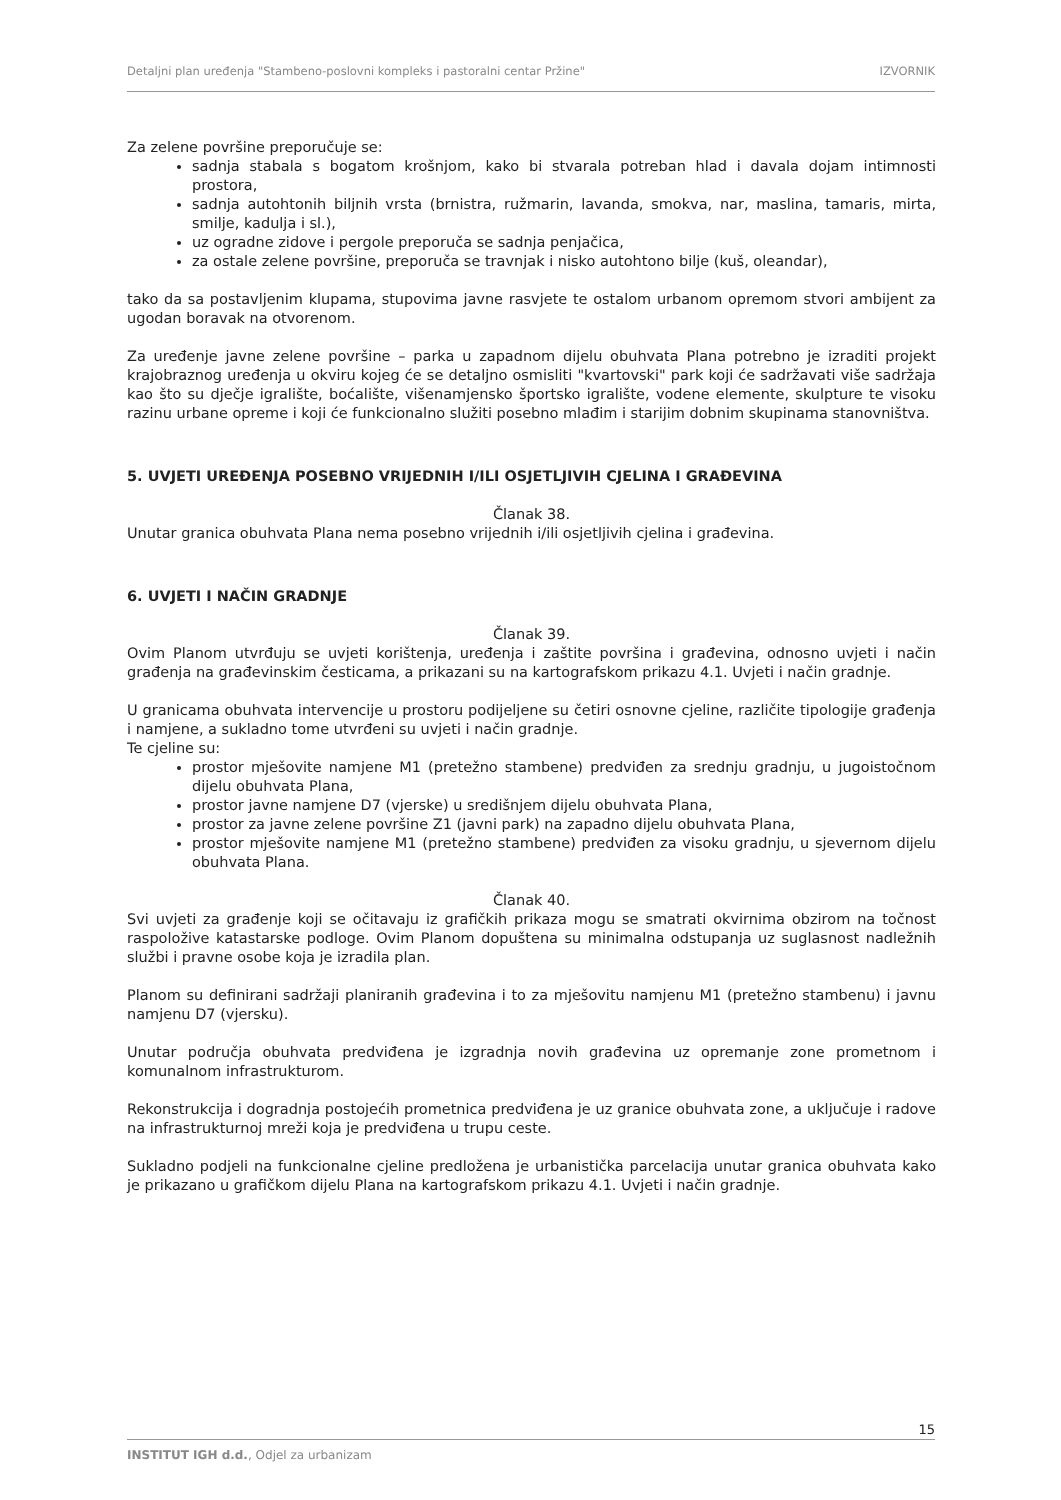Detaljni plan uređenja "Stambeno-poslovni kompleks i pastoralni centar Pržine" IZVORNIK
Za zelene površine preporučuje se:
sadnja stabala s bogatom krošnjom, kako bi stvarala potreban hlad i davala dojam intimnosti prostora,
sadnja autohtonih biljnih vrsta (brnistra, ružmarin, lavanda, smokva, nar, maslina, tamaris, mirta, smilje, kadulja i sl.),
uz ogradne zidove i pergole preporuča se sadnja penjačica,
za ostale zelene površine, preporuča se travnjak i nisko autohtono bilje (kuš, oleandar),
tako da sa postavljenim klupama, stupovima javne rasvjete te ostalom urbanom opremom stvori ambijent za ugodan boravak na otvorenom.
Za uređenje javne zelene površine – parka u zapadnom dijelu obuhvata Plana potrebno je izraditi projekt krajobraznog uređenja u okviru kojeg će se detaljno osmisliti "kvartovski" park koji će sadržavati više sadržaja kao što su dječje igralište, boćalište, višenamjensko športsko igralište, vodene elemente, skulpture te visoku razinu urbane opreme i koji će funkcionalno služiti posebno mlađim i starijim dobnim skupinama stanovništva.
5. UVJETI UREĐENJA POSEBNO VRIJEDNIH I/ILI OSJETLJIVIH CJELINA I GRAĐEVINA
Članak 38.
Unutar granica obuhvata Plana nema posebno vrijednih i/ili osjetljivih cjelina i građevina.
6. UVJETI I NAČIN GRADNJE
Članak 39.
Ovim Planom utvrđuju se uvjeti korištenja, uređenja i zaštite površina i građevina, odnosno uvjeti i način građenja na građevinskim česticama, a prikazani su na kartografskom prikazu 4.1. Uvjeti i način gradnje.
U granicama obuhvata intervencije u prostoru podijeljene su četiri osnovne cjeline, različite tipologije građenja i namjene, a sukladno tome utvrđeni su uvjeti i način gradnje.
Te cjeline su:
prostor mješovite namjene M1 (pretežno stambene) predviđen za srednju gradnju, u jugoistočnom dijelu obuhvata Plana,
prostor javne namjene D7 (vjerske) u središnjem dijelu obuhvata Plana,
prostor za javne zelene površine Z1 (javni park) na zapadno dijelu obuhvata Plana,
prostor mješovite namjene M1 (pretežno stambene) predviđen za visoku gradnju, u sjevernom dijelu obuhvata Plana.
Članak 40.
Svi uvjeti za građenje koji se očitavaju iz grafičkih prikaza mogu se smatrati okvirnima obzirom na točnost raspoložive katastarske podloge. Ovim Planom dopuštena su minimalna odstupanja uz suglasnost nadležnih službi i pravne osobe koja je izradila plan.
Planom su definirani sadržaji planiranih građevina i to za mješovitu namjenu M1 (pretežno stambenu) i javnu namjenu D7 (vjersku).
Unutar područja obuhvata predviđena je izgradnja novih građevina uz opremanje zone prometnom i komunalnom infrastrukturom.
Rekonstrukcija i dogradnja postojećih prometnica predviđena je uz granice obuhvata zone, a uključuje i radove na infrastrukturnoj mreži koja je predviđena u trupu ceste.
Sukladno podjeli na funkcionalne cjeline predložena je urbanistička parcelacija unutar granica obuhvata kako je prikazano u grafičkom dijelu Plana na kartografskom prikazu 4.1. Uvjeti i način gradnje.
15
INSTITUT IGH d.d., Odjel za urbanizam